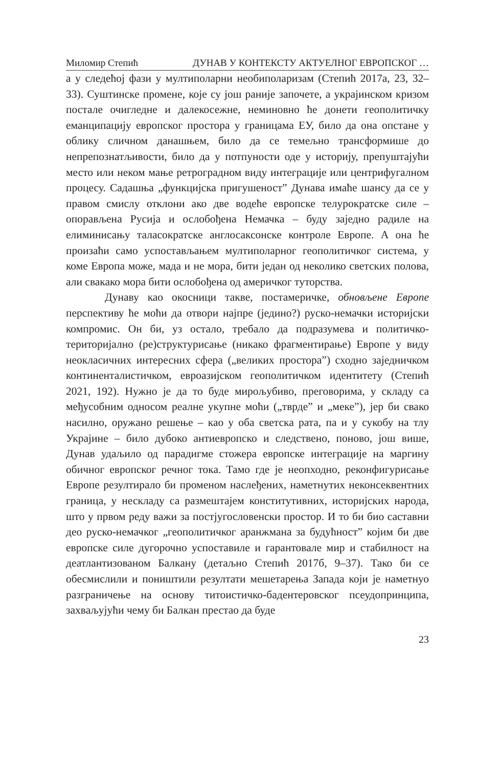Миломир Степић ДУНАВ У КОНТЕКСТУ АКТУЕЛНОГ ЕВРОПСКОГ …
а у следећој фази у мултиполарни необиполаризам (Степић 2017а, 23, 32–33). Суштинске промене, које су још раније започете, а украјинском кризом постале очигледне и далекосежне, неминовно ће донети геополитичку еманципацију европског простора у границама ЕУ, било да она опстане у облику сличном данашњем, било да се темељно трансформише до непрепознатљивости, било да у потпуности оде у историју, препуштајући место или неком мање ретроградном виду интеграције или центрифугалном процесу. Садашња „функцијска пригушеност” Дунава имаће шансу да се у правом смислу отклони ако две водеће европске телурократске силе – опорављена Русија и ослобођена Немачка – буду заједно радиле на елиминисању таласократске англосаксонске контроле Европе. А она ће произаћи само успостављањем мултиполарног геополитичког система, у коме Европа може, мада и не мора, бити један од неколико светских полова, али свакако мора бити ослобођена од америчког туторства.
Дунаву као окосници такве, постамеричке, обновљене Европе перспективу ће моћи да отвори најпре (једино?) руско-немачки историјски компромис. Он би, уз остало, требало да подразумева и политичко-територијално (ре)структурисање (никако фрагментирање) Европе у виду неокласичних интересних сфера („великих простора”) сходно заједничком континенталистичком, евроазијском геополитичком идентитету (Степић 2021, 192). Нужно је да то буде мирољубиво, преговорима, у складу са међусобним односом реалне укупне моћи („тврде” и „меке”), јер би свако насилно, оружано решење – као у оба светска рата, па и у сукобу на тлу Украјине – било дубоко антиевропско и следствено, поново, још више, Дунав удаљило од парадигме стожера европске интеграције на маргину обичног европског речног тока. Тамо где је неопходно, реконфигурисање Европе резултирало би променом наслеђених, наметнутих неконсеквентних граница, у нескладу са размештајем конститутивних, историјских народа, што у првом реду важи за постјугословенски простор. И то би био саставни део руско-немачког „геополитичког аранжмана за будућност” којим би две европске силе дугорочно успоставиле и гарантовале мир и стабилност на деатлантизованом Балкану (детаљно Степић 2017б, 9–37). Тако би се обесмислили и поништили резултати мешетарења Запада који је наметнуо разграничење на основу титоистичко-бадентеровског псеудопринципа, захваљујући чему би Балкан престао да буде
23